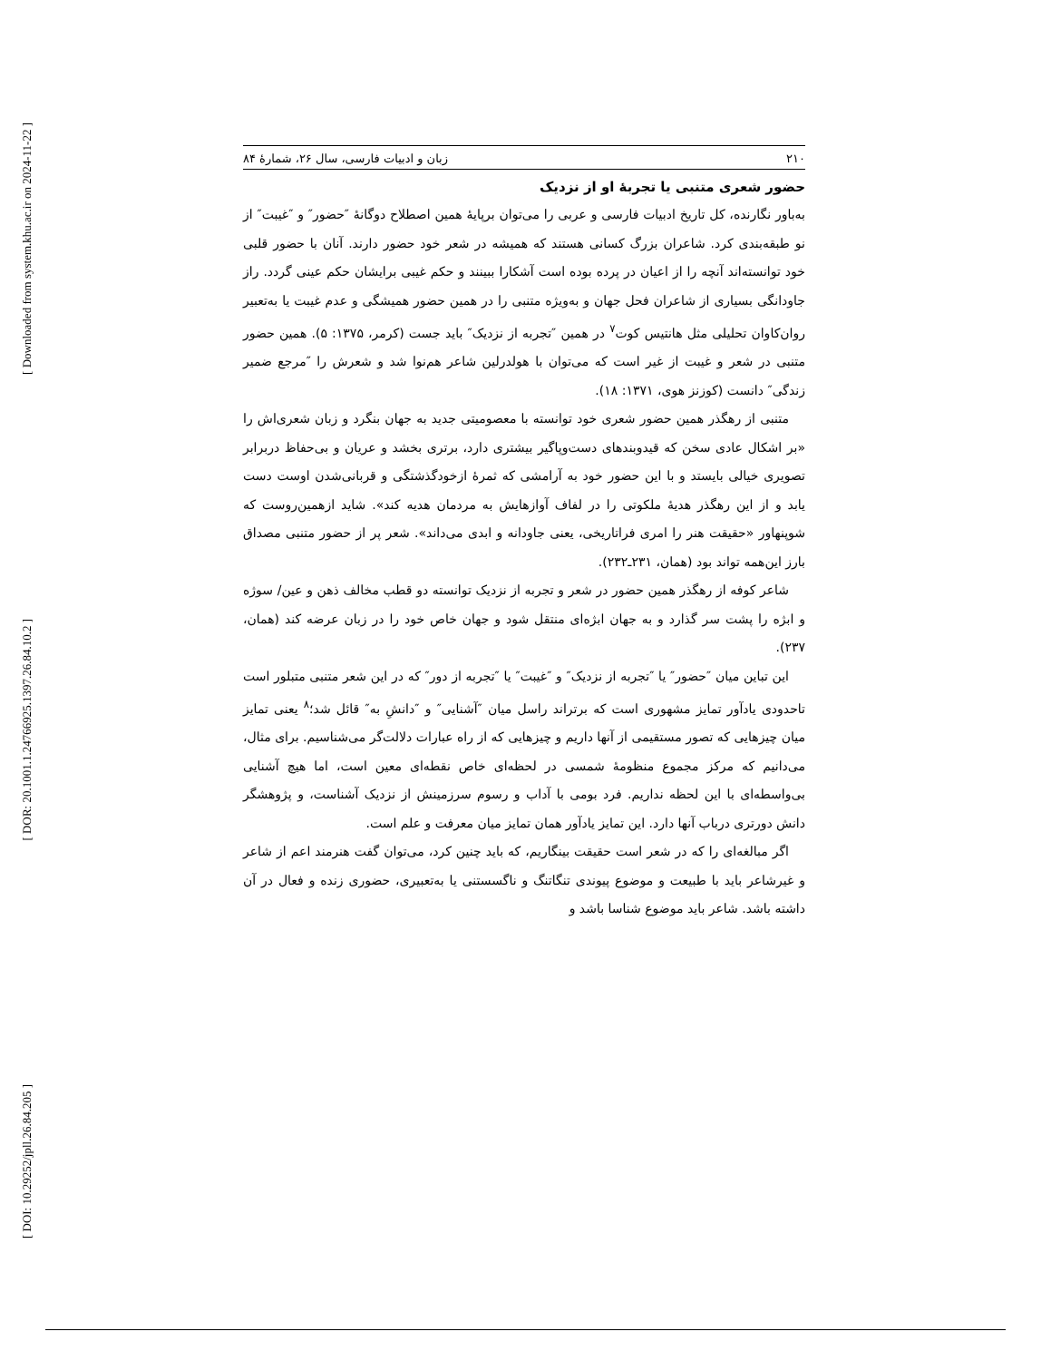[ Downloaded from system.khu.ac.ir on 2024-11-22 ]
[ DOR: 20.1001.1.24766925.1397.26.84.10.2 ]
[ DOI: 10.29252/jpll.26.84.205 ]
۲۱۰ زبان و ادبیات فارسی، سال ۲۶، شمارهٔ ۸۴
حضور شعری متنبی یا تجربهٔ او از نزدیک
به‌باور نگارنده، کل تاریخ ادبیات فارسی و عربی را می‌توان برپایهٔ همین اصطلاح دوگانهٔ ″حضور″ و ″غیبت″ از نو طبقه‌بندی کرد. شاعران بزرگ کسانی هستند که همیشه در شعر خود حضور دارند. آنان با حضور قلبی خود توانسته‌اند آنچه را از اعیان در پرده بوده است آشکارا ببینند و حکم غیبی برایشان حکم عینی گردد. راز جاودانگی بسیاری از شاعران فحل جهان و به‌ویژه متنبی را در همین حضور همیشگی و عدم غیبت یا به‌تعبیر روان‌کاوان تحلیلی مثل هانتیس کوت<sup>۷</sup> در همین ″تجربه از نزدیک″ باید جست (کرمر، ۱۳۷۵: ۵). همین حضور متنبی در شعر و غیبت از غیر است که می‌توان با هولدرلین شاعر هم‌نوا شد و شعرش را ″مرجع ضمیر زندگی″ دانست (کوزنز هوی، ۱۳۷۱: ۱۸).
متنبی از رهگذر همین حضور شعری خود توانسته با معصومیتی جدید به جهان بنگرد و زبان شعری‌اش را «بر اشکال عادی سخن که قیدوبندهای دست‌وپاگیر بیشتری دارد، برتری بخشد و عریان و بی‌حفاظ دربرابر تصویری خیالی بایستد و با این حضور خود به آرامشی که ثمرهٔ ازخودگذشتگی و قربانی‌شدن اوست دست یابد و از این رهگذر هدیهٔ ملکوتی را در لفاف آوازهایش به مردمان هدیه کند». شاید ازهمین‌روست که شوپنهاور «حقیقت هنر را امری فراتاریخی، یعنی جاودانه و ابدی می‌داند». شعر پر از حضور متنبی مصداق بارز این‌همه تواند بود (همان، ۲۳۱ـ۲۳۲).
شاعر کوفه از رهگذر همین حضور در شعر و تجربه از نزدیک توانسته دو قطب مخالف ذهن و عین/ سوژه و ابژه را پشت سر گذارد و به جهان ابژه‌ای منتقل شود و جهان خاص خود را در زبان عرضه کند (همان، ۲۳۷).
این تباین میان ″حضور″ یا ″تجربه از نزدیک″ و ″غیبت″ یا ″تجربه از دور″ که در این شعر متنبی متبلور است تاحدودی یادآور تمایز مشهوری است که برتراند راسل میان ″آشنایی″ و ″دانشِ به″ قائل شد؛<sup>۸</sup> یعنی تمایز میان چیزهایی که تصور مستقیمی از آنها داریم و چیزهایی که از راه عبارات دلالت‌گر می‌شناسیم. برای مثال، می‌دانیم که مرکز مجموع منظومهٔ شمسی در لحظه‌ای خاص نقطه‌ای معین است، اما هیچ آشنایی بی‌واسطه‌ای با این لحظه نداریم. فرد بومی با آداب و رسوم سرزمینش از نزدیک آشناست، و پژوهشگر دانش دورتری درباب آنها دارد. این تمایز یادآور همان تمایز میان معرفت و علم است.
اگر مبالغه‌ای را که در شعر است حقیقت بینگاریم، که باید چنین کرد، می‌توان گفت هنرمند اعم از شاعر و غیرشاعر باید با طبیعت و موضوع پیوندی تنگاتنگ و ناگسستنی یا به‌تعبیری، حضوری زنده و فعال در آن داشته باشد. شاعر باید موضوع شناسا باشد و